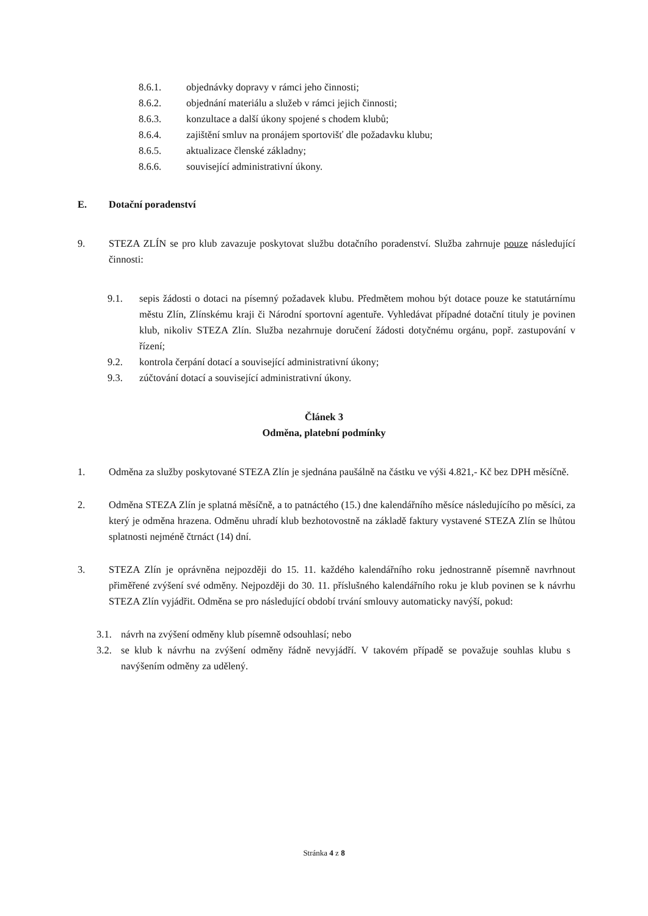8.6.1. objednávky dopravy v rámci jeho činnosti;
8.6.2. objednání materiálu a služeb v rámci jejich činnosti;
8.6.3. konzultace a další úkony spojené s chodem klubů;
8.6.4. zajištění smluv na pronájem sportovišť dle požadavku klubu;
8.6.5. aktualizace členské základny;
8.6.6. související administrativní úkony.
E. Dotační poradenství
9. STEZA ZLÍN se pro klub zavazuje poskytovat službu dotačního poradenství. Služba zahrnuje pouze následující činnosti:
9.1. sepis žádosti o dotaci na písemný požadavek klubu. Předmětem mohou být dotace pouze ke statutárnímu městu Zlín, Zlínskému kraji či Národní sportovní agentuře. Vyhledávat případné dotační tituly je povinen klub, nikoliv STEZA Zlín. Služba nezahrnuje doručení žádosti dotyčnému orgánu, popř. zastupování v řízení;
9.2. kontrola čerpání dotací a související administrativní úkony;
9.3. zúčtování dotací a související administrativní úkony.
Článek 3
Odměna, platební podmínky
1. Odměna za služby poskytované STEZA Zlín je sjednána paušálně na částku ve výši 4.821,- Kč bez DPH měsíčně.
2. Odměna STEZA Zlín je splatná měsíčně, a to patnáctého (15.) dne kalendářního měsíce následujícího po měsíci, za který je odměna hrazena. Odměnu uhradí klub bezhotovostně na základě faktury vystavené STEZA Zlín se lhůtou splatnosti nejméně čtrnáct (14) dní.
3. STEZA Zlín je oprávněna nejpozději do 15. 11. každého kalendářního roku jednostranně písemně navrhnout přiměřené zvýšení své odměny. Nejpozději do 30. 11. příslušného kalendářního roku je klub povinen se k návrhu STEZA Zlín vyjádřit. Odměna se pro následující období trvání smlouvy automaticky navýší, pokud:
3.1. návrh na zvýšení odměny klub písemně odsouhlasí; nebo
3.2. se klub k návrhu na zvýšení odměny řádně nevyjádří. V takovém případě se považuje souhlas klubu s navýšením odměny za udělený.
Stránka 4 z 8